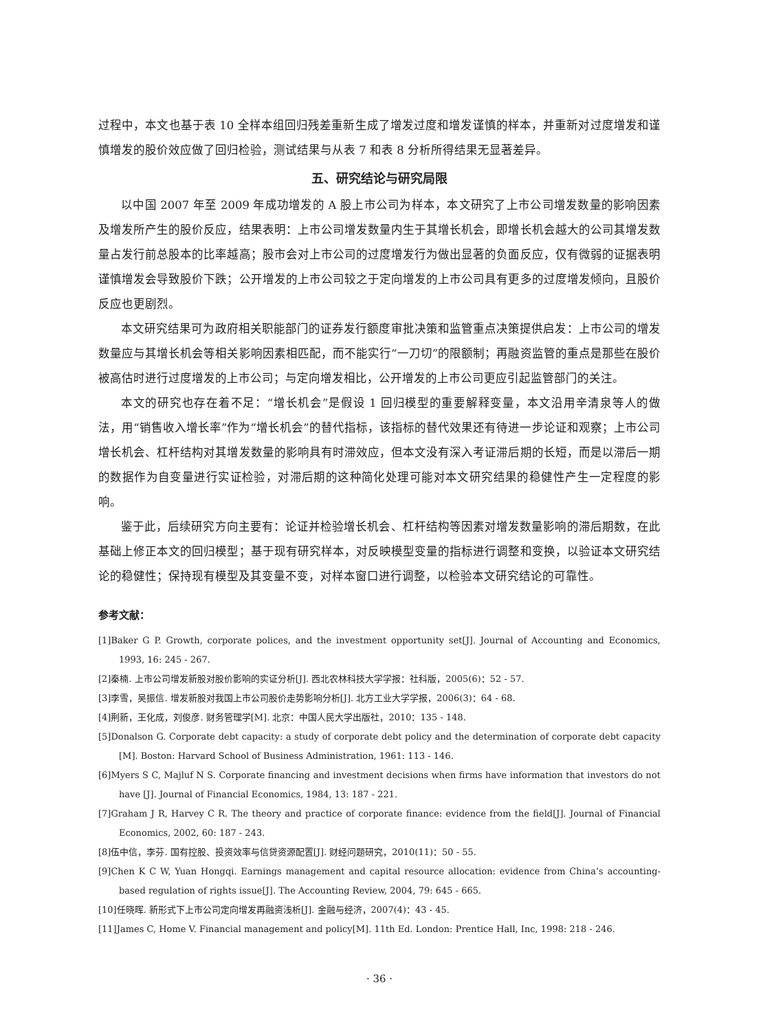过程中，本文也基于表 10 全样本组回归残差重新生成了增发过度和增发谨慎的样本，并重新对过度增发和谨慎增发的股价效应做了回归检验，测试结果与从表 7 和表 8 分析所得结果无显著差异。
五、研究结论与研究局限
以中国 2007 年至 2009 年成功增发的 A 股上市公司为样本，本文研究了上市公司增发数量的影响因素及增发所产生的股价反应，结果表明：上市公司增发数量内生于其增长机会，即增长机会越大的公司其增发数量占发行前总股本的比率越高；股市会对上市公司的过度增发行为做出显著的负面反应，仅有微弱的证据表明谨慎增发会导致股价下跌；公开增发的上市公司较之于定向增发的上市公司具有更多的过度增发倾向，且股价反应也更剧烈。
本文研究结果可为政府相关职能部门的证券发行额度审批决策和监管重点决策提供启发：上市公司的增发数量应与其增长机会等相关影响因素相匹配，而不能实行“一刀切”的限额制；再融资监管的重点是那些在股价被高估时进行过度增发的上市公司；与定向增发相比，公开增发的上市公司更应引起监管部门的关注。
本文的研究也存在着不足：“增长机会”是假设 1 回归模型的重要解释变量，本文沿用辛清泉等人的做法，用“销售收入增长率”作为“增长机会”的替代指标，该指标的替代效果还有待进一步论证和观察；上市公司增长机会、杠杆结构对其增发数量的影响具有时滞效应，但本文没有深入考证滞后期的长短，而是以滞后一期的数据作为自变量进行实证检验，对滞后期的这种简化处理可能对本文研究结果的稳健性产生一定程度的影响。
鉴于此，后续研究方向主要有：论证并检验增长机会、杠杆结构等因素对增发数量影响的滞后期数，在此基础上修正本文的回归模型；基于现有研究样本，对反映模型变量的指标进行调整和变换，以验证本文研究结论的稳健性；保持现有模型及其变量不变，对样本窗口进行调整，以检验本文研究结论的可靠性。
参考文献：
[1]Baker G P. Growth, corporate polices, and the investment opportunity set[J]. Journal of Accounting and Economics, 1993, 16: 245 - 267.
[2]秦楠. 上市公司增发新股对股价影响的实证分析[J]. 西北农林科技大学学报：社科版，2005(6)：52 - 57.
[3]李雪，吴振信. 增发新股对我国上市公司股价走势影响分析[J]. 北方工业大学学报，2006(3)：64 - 68.
[4]荆新，王化成，刘俊彦. 财务管理学[M]. 北京：中国人民大学出版社，2010：135 - 148.
[5]Donalson G. Corporate debt capacity: a study of corporate debt policy and the determination of corporate debt capacity [M]. Boston: Harvard School of Business Administration, 1961: 113 - 146.
[6]Myers S C, Majluf N S. Corporate financing and investment decisions when firms have information that investors do not have [J]. Journal of Financial Economics, 1984, 13: 187 - 221.
[7]Graham J R, Harvey C R. The theory and practice of corporate finance: evidence from the field[J]. Journal of Financial Economics, 2002, 60: 187 - 243.
[8]伍中信，李芬. 国有控股、投资效率与信贷资源配置[J]. 财经问题研究，2010(11)：50 - 55.
[9]Chen K C W, Yuan Hongqi. Earnings management and capital resource allocation: evidence from China’s accounting-based regulation of rights issue[J]. The Accounting Review, 2004, 79: 645 - 665.
[10]任晓晖. 新形式下上市公司定向增发再融资浅析[J]. 金融与经济，2007(4)：43 - 45.
[11]James C, Home V. Financial management and policy[M]. 11th Ed. London: Prentice Hall, Inc, 1998: 218 - 246.
· 36 ·